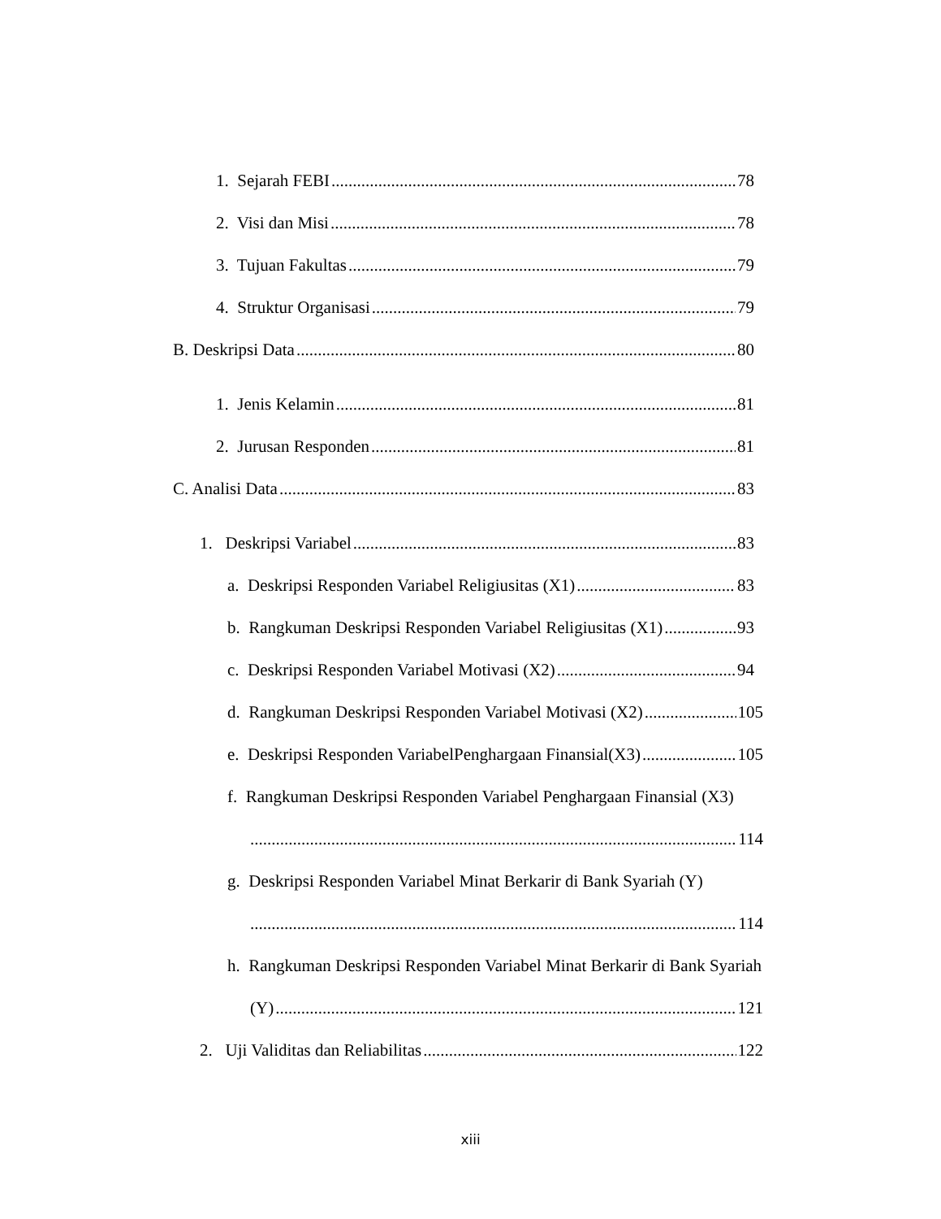1. Sejarah FEBI 78
2. Visi dan Misi 78
3. Tujuan Fakultas 79
4. Struktur Organisasi 79
B. Deskripsi Data 80
1. Jenis Kelamin 81
2. Jurusan Responden 81
C. Analisi Data 83
1. Deskripsi Variabel 83
a. Deskripsi Responden Variabel Religiusitas (X1) 83
b. Rangkuman Deskripsi Responden Variabel Religiusitas (X1) 93
c. Deskripsi Responden Variabel Motivasi (X2) 94
d. Rangkuman Deskripsi Responden Variabel Motivasi (X2) 105
e. Deskripsi Responden VariabelPenghargaan Finansial(X3) 105
f. Rangkuman Deskripsi Responden Variabel Penghargaan Finansial (X3)
114
g. Deskripsi Responden Variabel Minat Berkarir di Bank Syariah (Y)
114
h. Rangkuman Deskripsi Responden Variabel Minat Berkarir di Bank Syariah
(Y) 121
2. Uji Validitas dan Reliabilitas 122
xiii